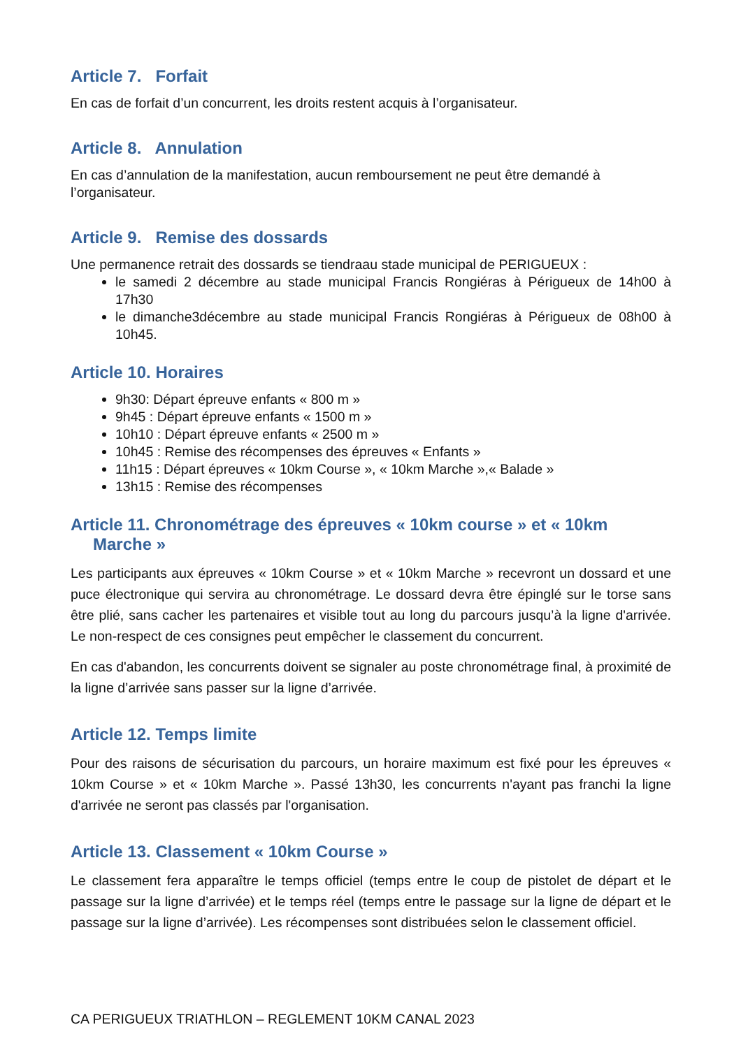Article 7. Forfait
En cas de forfait d’un concurrent, les droits restent acquis à l’organisateur.
Article 8. Annulation
En cas d’annulation de la manifestation, aucun remboursement ne peut être demandé à l’organisateur.
Article 9. Remise des dossards
Une permanence retrait des dossards se tiendraau stade municipal de PERIGUEUX :
le samedi 2 décembre au stade municipal Francis Rongiéras à Périgueux de 14h00 à 17h30
le dimanche3décembre au stade municipal Francis Rongiéras à Périgueux de 08h00 à 10h45.
Article 10. Horaires
9h30: Départ épreuve enfants « 800 m »
9h45 : Départ épreuve enfants « 1500 m »
10h10 : Départ épreuve enfants « 2500 m »
10h45 : Remise des récompenses des épreuves « Enfants »
11h15 : Départ épreuves « 10km Course », « 10km Marche »,« Balade »
13h15 : Remise des récompenses
Article 11. Chronométrage des épreuves « 10km course » et « 10km Marche »
Les participants aux épreuves « 10km Course » et « 10km Marche » recevront un dossard et une puce électronique qui servira au chronométrage. Le dossard devra être épinglé sur le torse sans être plié, sans cacher les partenaires et visible tout au long du parcours jusqu’à la ligne d'arrivée. Le non-respect de ces consignes peut empêcher le classement du concurrent.
En cas d'abandon, les concurrents doivent se signaler au poste chronométrage final, à proximité de la ligne d’arrivée sans passer sur la ligne d’arrivée.
Article 12. Temps limite
Pour des raisons de sécurisation du parcours, un horaire maximum est fixé pour les épreuves « 10km Course » et « 10km Marche ». Passé 13h30, les concurrents n'ayant pas franchi la ligne d'arrivée ne seront pas classés par l'organisation.
Article 13. Classement « 10km Course »
Le classement fera apparaître le temps officiel (temps entre le coup de pistolet de départ et le passage sur la ligne d’arrivée) et le temps réel (temps entre le passage sur la ligne de départ et le passage sur la ligne d’arrivée). Les récompenses sont distribuées selon le classement officiel.
CA PERIGUEUX TRIATHLON – REGLEMENT 10KM CANAL 2023